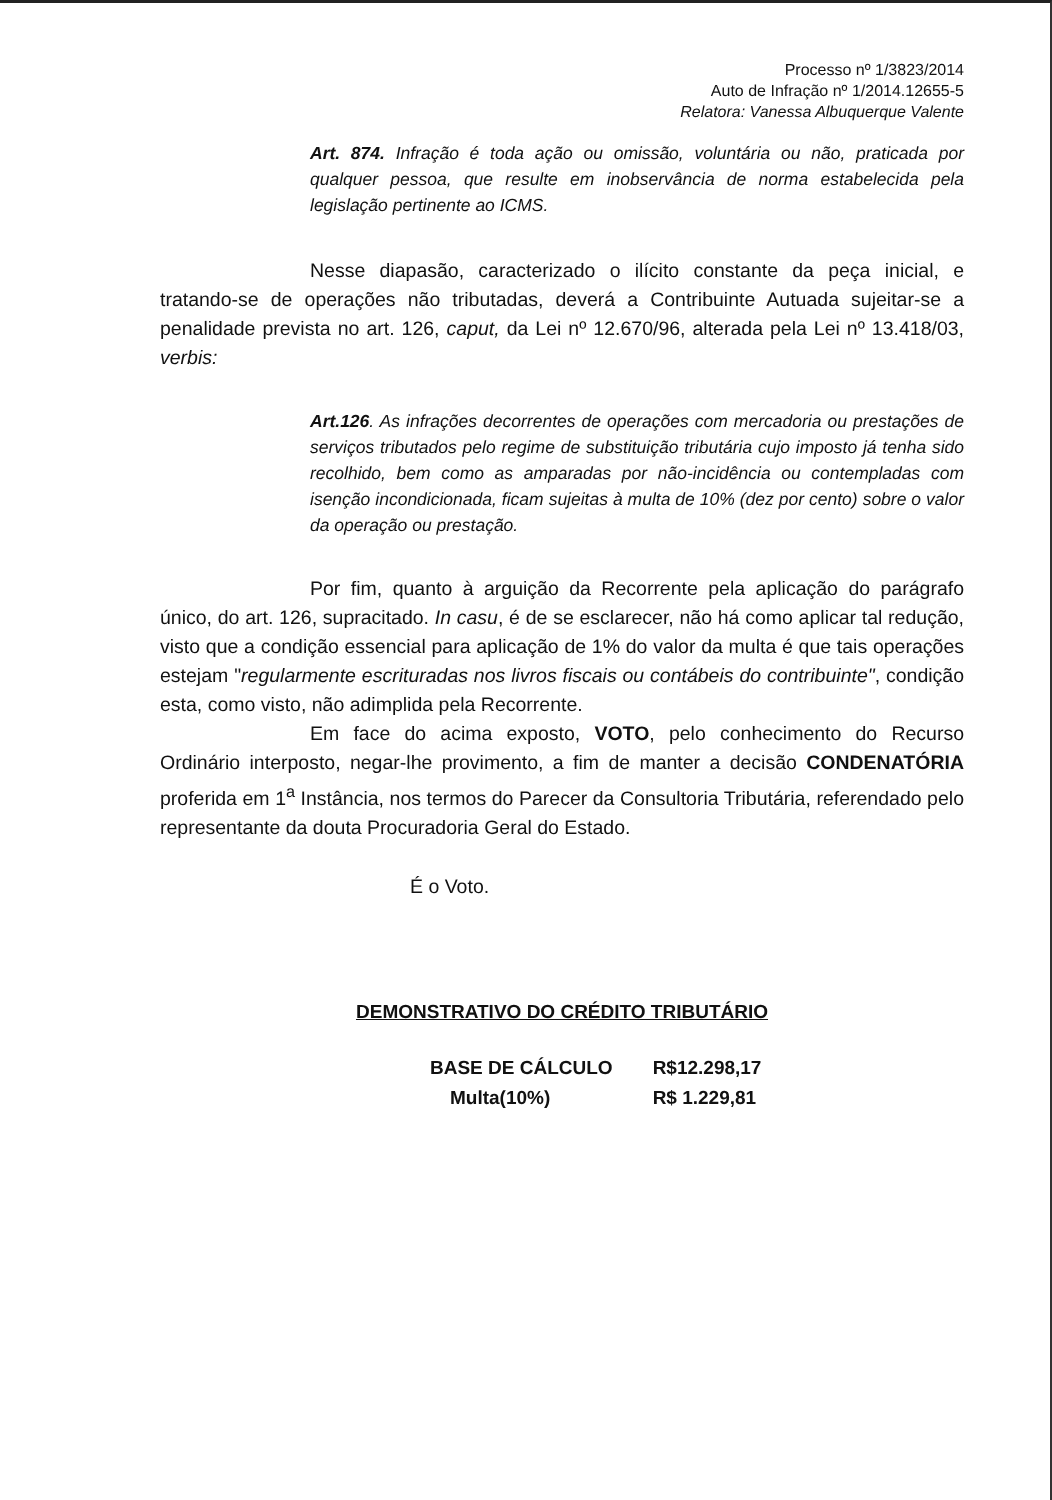Processo nº 1/3823/2014
Auto de Infração nº 1/2014.12655-5
Relatora: Vanessa Albuquerque Valente
Art. 874. Infração é toda ação ou omissão, voluntária ou não, praticada por qualquer pessoa, que resulte em inobservância de norma estabelecida pela legislação pertinente ao ICMS.
Nesse diapasão, caracterizado o ilícito constante da peça inicial, e tratando-se de operações não tributadas, deverá a Contribuinte Autuada sujeitar-se a penalidade prevista no art. 126, caput, da Lei nº 12.670/96, alterada pela Lei nº 13.418/03, verbis:
Art.126. As infrações decorrentes de operações com mercadoria ou prestações de serviços tributados pelo regime de substituição tributária cujo imposto já tenha sido recolhido, bem como as amparadas por não-incidência ou contempladas com isenção incondicionada, ficam sujeitas à multa de 10% (dez por cento) sobre o valor da operação ou prestação.
Por fim, quanto à arguição da Recorrente pela aplicação do parágrafo único, do art. 126, supracitado. In casu, é de se esclarecer, não há como aplicar tal redução, visto que a condição essencial para aplicação de 1% do valor da multa é que tais operações estejam "regularmente escrituradas nos livros fiscais ou contábeis do contribuinte", condição esta, como visto, não adimplida pela Recorrente.
Em face do acima exposto, VOTO, pelo conhecimento do Recurso Ordinário interposto, negar-lhe provimento, a fim de manter a decisão CONDENATÓRIA proferida em 1<sup>a</sup> Instância, nos termos do Parecer da Consultoria Tributária, referendado pelo representante da douta Procuradoria Geral do Estado.
É o Voto.
DEMONSTRATIVO DO CRÉDITO TRIBUTÁRIO
| BASE DE CÁLCULO | R$12.298,17 |
| Multa(10%) | R$ 1.229,81 |